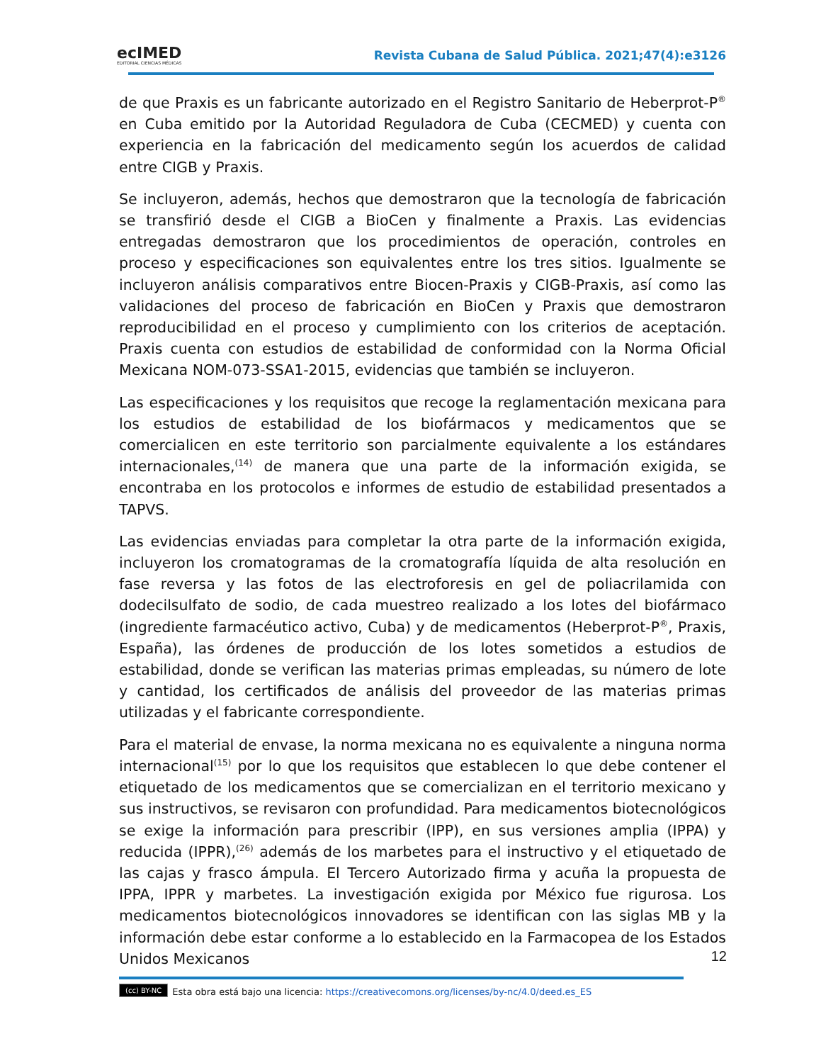ecIMED
EDITORIAL CIENCIAS MÉDICAS
Revista Cubana de Salud Pública. 2021;47(4):e3126
de que Praxis es un fabricante autorizado en el Registro Sanitario de Heberprot-P<sup>®</sup> en Cuba emitido por la Autoridad Reguladora de Cuba (CECMED) y cuenta con experiencia en la fabricación del medicamento según los acuerdos de calidad entre CIGB y Praxis.
Se incluyeron, además, hechos que demostraron que la tecnología de fabricación se transfirió desde el CIGB a BioCen y finalmente a Praxis. Las evidencias entregadas demostraron que los procedimientos de operación, controles en proceso y especificaciones son equivalentes entre los tres sitios. Igualmente se incluyeron análisis comparativos entre Biocen-Praxis y CIGB-Praxis, así como las validaciones del proceso de fabricación en BioCen y Praxis que demostraron reproducibilidad en el proceso y cumplimiento con los criterios de aceptación. Praxis cuenta con estudios de estabilidad de conformidad con la Norma Oficial Mexicana NOM-073-SSA1-2015, evidencias que también se incluyeron.
Las especificaciones y los requisitos que recoge la reglamentación mexicana para los estudios de estabilidad de los biofármacos y medicamentos que se comercialicen en este territorio son parcialmente equivalente a los estándares internacionales,<sup>(14)</sup> de manera que una parte de la información exigida, se encontraba en los protocolos e informes de estudio de estabilidad presentados a TAPVS.
Las evidencias enviadas para completar la otra parte de la información exigida, incluyeron los cromatogramas de la cromatografía líquida de alta resolución en fase reversa y las fotos de las electroforesis en gel de poliacrilamida con dodecilsulfato de sodio, de cada muestreo realizado a los lotes del biofármaco (ingrediente farmacéutico activo, Cuba) y de medicamentos (Heberprot-P<sup>®</sup>, Praxis, España), las órdenes de producción de los lotes sometidos a estudios de estabilidad, donde se verifican las materias primas empleadas, su número de lote y cantidad, los certificados de análisis del proveedor de las materias primas utilizadas y el fabricante correspondiente.
Para el material de envase, la norma mexicana no es equivalente a ninguna norma internacional<sup>(15)</sup> por lo que los requisitos que establecen lo que debe contener el etiquetado de los medicamentos que se comercializan en el territorio mexicano y sus instructivos, se revisaron con profundidad. Para medicamentos biotecnológicos se exige la información para prescribir (IPP), en sus versiones amplia (IPPA) y reducida (IPPR),<sup>(26)</sup> además de los marbetes para el instructivo y el etiquetado de las cajas y frasco ámpula. El Tercero Autorizado firma y acuña la propuesta de IPPA, IPPR y marbetes. La investigación exigida por México fue rigurosa. Los medicamentos biotecnológicos innovadores se identifican con las siglas MB y la información debe estar conforme a lo establecido en la Farmacopea de los Estados Unidos Mexicanos
12
(cc) BY-NC Esta obra está bajo una licencia: https://creativecomons.org/licenses/by-nc/4.0/deed.es_ES